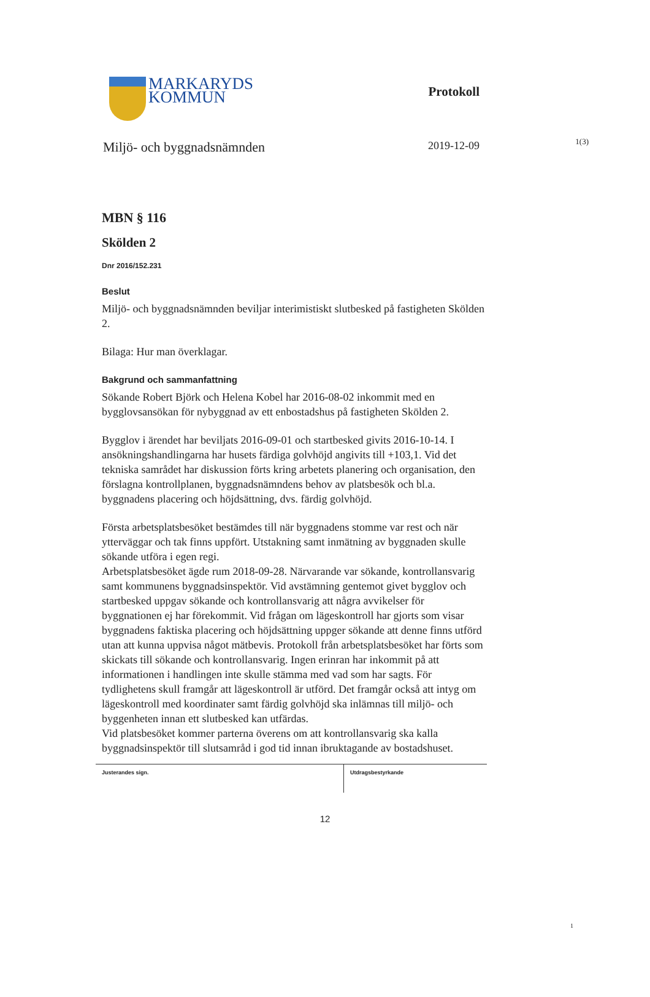1(3)
MARKARYDS
KOMMUN
Protokoll
Miljö- och byggnadsnämnden 2019-12-09
MBN § 116
Skölden 2
Dnr 2016/152.231
Beslut
Miljö- och byggnadsnämnden beviljar interimistiskt slutbesked på fastigheten Skölden 2.
Bilaga: Hur man överklagar.
Bakgrund och sammanfattning
Sökande Robert Björk och Helena Kobel har 2016-08-02 inkommit med en bygglovsansökan för nybyggnad av ett enbostadshus på fastigheten Skölden 2.
Bygglov i ärendet har beviljats 2016-09-01 och startbesked givits 2016-10-14. I ansökningshandlingarna har husets färdiga golvhöjd angivits till +103,1. Vid det tekniska samrådet har diskussion förts kring arbetets planering och organisation, den förslagna kontrollplanen, byggnadsnämndens behov av platsbesök och bl.a. byggnadens placering och höjdsättning, dvs. färdig golvhöjd.
Första arbetsplatsbesöket bestämdes till när byggnadens stomme var rest och när ytterväggar och tak finns uppfört. Utstakning samt inmätning av byggnaden skulle sökande utföra i egen regi.
Arbetsplatsbesöket ägde rum 2018-09-28. Närvarande var sökande, kontrollansvarig samt kommunens byggnadsinspektör. Vid avstämning gentemot givet bygglov och startbesked uppgav sökande och kontrollansvarig att några avvikelser för byggnationen ej har förekommit. Vid frågan om lägeskontroll har gjorts som visar byggnadens faktiska placering och höjdsättning uppger sökande att denne finns utförd utan att kunna uppvisa något mätbevis. Protokoll från arbetsplatsbesöket har förts som skickats till sökande och kontrollansvarig. Ingen erinran har inkommit på att informationen i handlingen inte skulle stämma med vad som har sagts. För tydlighetens skull framgår att lägeskontroll är utförd. Det framgår också att intyg om lägeskontroll med koordinater samt färdig golvhöjd ska inlämnas till miljö- och byggenheten innan ett slutbesked kan utfärdas.
Vid platsbesöket kommer parterna överens om att kontrollansvarig ska kalla byggnadsinspektör till slutsamråd i god tid innan ibruktagande av bostadshuset.
Justerandes sign.
Utdragsbestyrkande
1
12